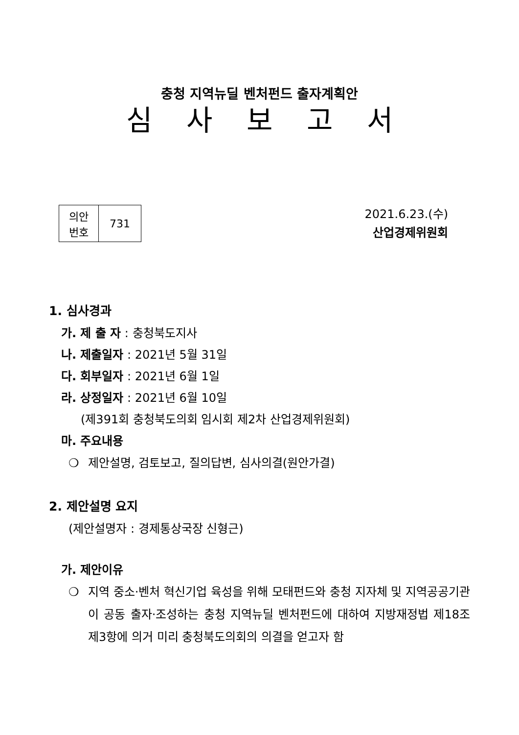충청 지역뉴딜 벤처펀드 출자계획안
심사보고서
| 의안 번호 | 731 |
2021.6.23.(수)
산업경제위원회
1. 심사경과
가. 제 출 자 : 충청북도지사
나. 제출일자 : 2021년 5월 31일
다. 회부일자 : 2021년 6월 1일
라. 상정일자 : 2021년 6월 10일
(제391회 충청북도의회 임시회 제2차 산업경제위원회)
마. 주요내용
❍ 제안설명, 검토보고, 질의답변, 심사의결(원안가결)
2. 제안설명 요지
(제안설명자 : 경제통상국장 신형근)
가. 제안이유
❍ 지역 중소·벤처 혁신기업 육성을 위해 모태펀드와 충청 지자체 및 지역공공기관이 공동 출자·조성하는 충청 지역뉴딜 벤처펀드에 대하여 지방재정법 제18조 제3항에 의거 미리 충청북도의회의 의결을 얻고자 함